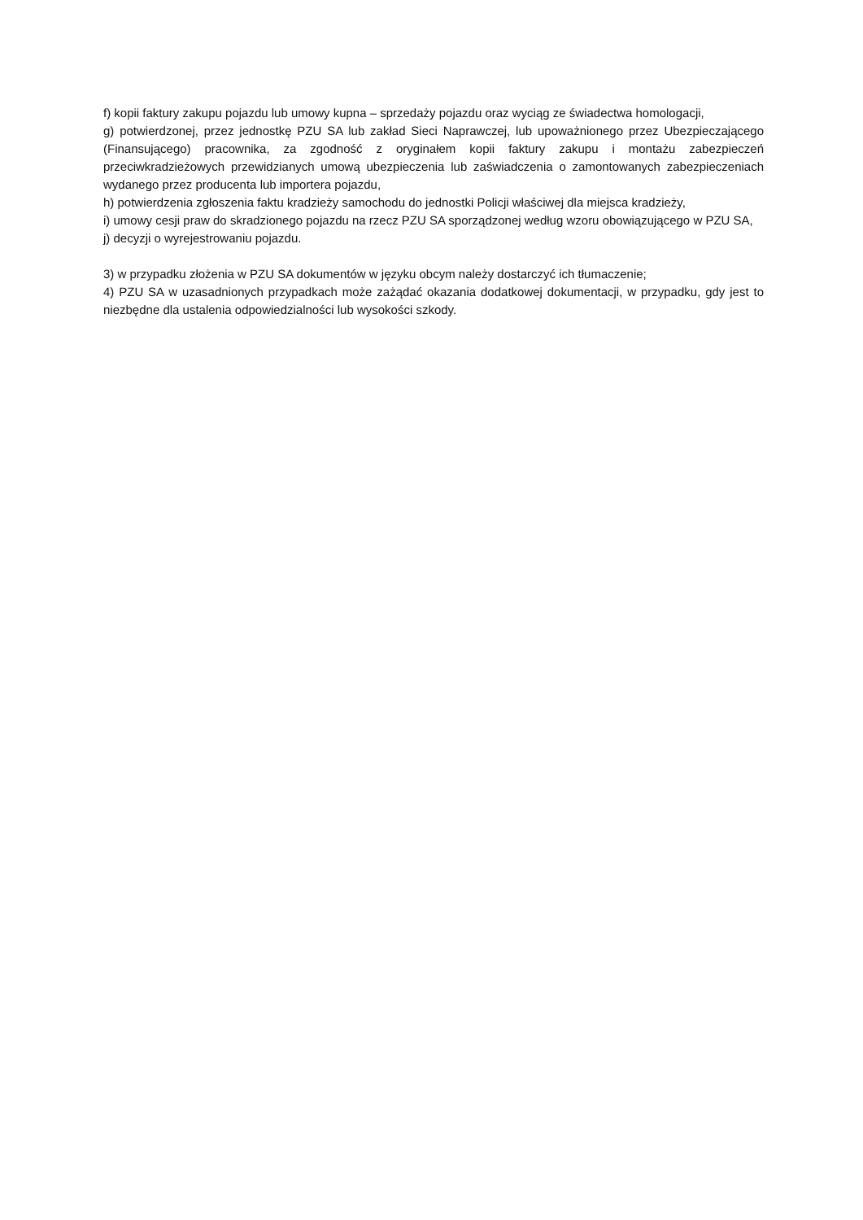f) kopii faktury zakupu pojazdu lub umowy kupna – sprzedaży pojazdu oraz wyciąg ze świadectwa homologacji,
g) potwierdzonej, przez jednostkę PZU SA lub zakład Sieci Naprawczej, lub upoważnionego przez Ubezpieczającego (Finansującego) pracownika, za zgodność z oryginałem kopii faktury zakupu i montażu zabezpieczeń przeciwkradzieżowych przewidzianych umową ubezpieczenia lub zaświadczenia o zamontowanych zabezpieczeniach wydanego przez producenta lub importera pojazdu,
h) potwierdzenia zgłoszenia faktu kradzieży samochodu do jednostki Policji właściwej dla miejsca kradzieży,
i) umowy cesji praw do skradzionego pojazdu na rzecz PZU SA sporządzonej według wzoru obowiązującego w PZU SA,
j) decyzji o wyrejestrowaniu pojazdu.
3) w przypadku złożenia w PZU SA dokumentów w języku obcym należy dostarczyć ich tłumaczenie;
4) PZU SA w uzasadnionych przypadkach może zażądać okazania dodatkowej dokumentacji, w przypadku, gdy jest to niezbędne dla ustalenia odpowiedzialności lub wysokości szkody.